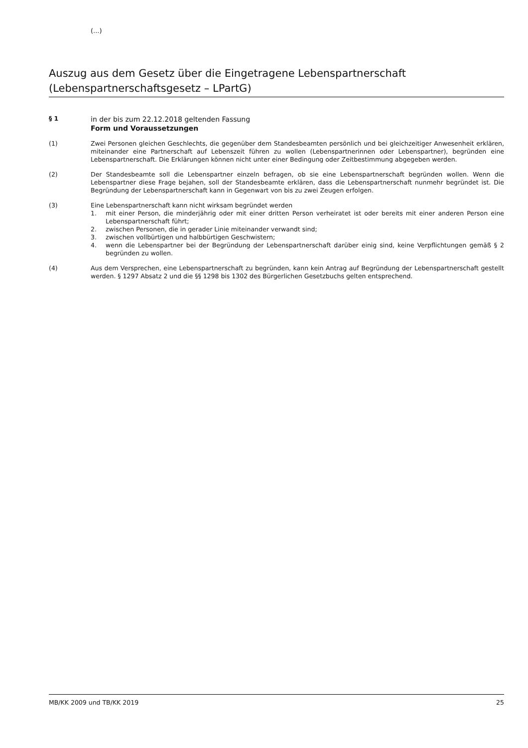(...)
Auszug aus dem Gesetz über die Eingetragene Lebenspartnerschaft
(Lebenspartnerschaftsgesetz – LPartG)
§ 1
in der bis zum 22.12.2018 geltenden Fassung
Form und Voraussetzungen
(1) Zwei Personen gleichen Geschlechts, die gegenüber dem Standesbeamten persönlich und bei gleichzeitiger Anwesenheit erklären, miteinander eine Partnerschaft auf Lebenszeit führen zu wollen (Lebenspartnerinnen oder Lebenspartner), begründen eine Lebenspartnerschaft. Die Erklärungen können nicht unter einer Bedingung oder Zeitbestimmung abgegeben werden.
(2) Der Standesbeamte soll die Lebenspartner einzeln befragen, ob sie eine Lebenspartnerschaft begründen wollen. Wenn die Lebenspartner diese Frage bejahen, soll der Standesbeamte erklären, dass die Lebenspartnerschaft nunmehr begründet ist. Die Begründung der Lebenspartnerschaft kann in Gegenwart von bis zu zwei Zeugen erfolgen.
(3) Eine Lebenspartnerschaft kann nicht wirksam begründet werden
1. mit einer Person, die minderjährig oder mit einer dritten Person verheiratet ist oder bereits mit einer anderen Person eine Lebenspartnerschaft führt;
2. zwischen Personen, die in gerader Linie miteinander verwandt sind;
3. zwischen vollbürtigen und halbbürtigen Geschwistern;
4. wenn die Lebenspartner bei der Begründung der Lebenspartnerschaft darüber einig sind, keine Verpflichtungen gemäß § 2 begründen zu wollen.
(4) Aus dem Versprechen, eine Lebenspartnerschaft zu begründen, kann kein Antrag auf Begründung der Lebenspartnerschaft gestellt werden. § 1297 Absatz 2 und die §§ 1298 bis 1302 des Bürgerlichen Gesetzbuchs gelten entsprechend.
MB/KK 2009 und TB/KK 2019 25